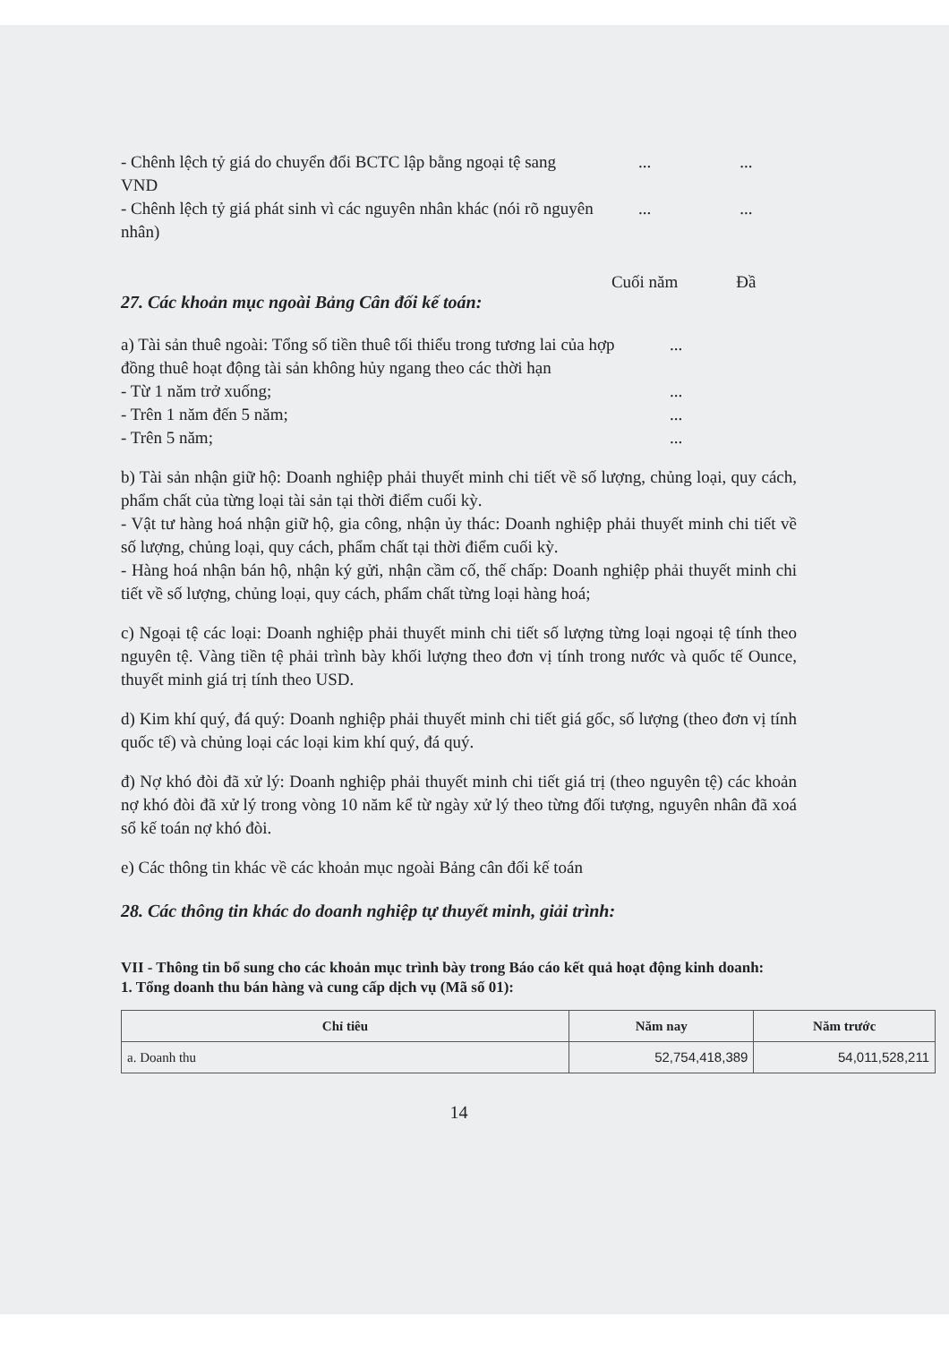- Chênh lệch tỷ giá do chuyển đổi BCTC lập bằng ngoại tệ sang VND
... ...
- Chênh lệch tỷ giá phát sinh vì các nguyên nhân khác (nói rõ nguyên nhân)
... ...
27. Các khoản mục ngoài Bảng Cân đối kế toán:
Cuối năm Đầ
a) Tài sản thuê ngoài: Tổng số tiền thuê tối thiểu trong tương lai của hợp đồng thuê hoạt động tài sản không hủy ngang theo các thời hạn
...
- Từ 1 năm trở xuống; ...
- Trên 1 năm đến 5 năm; ...
- Trên 5 năm; ...
b) Tài sản nhận giữ hộ: Doanh nghiệp phải thuyết minh chi tiết về số lượng, chủng loại, quy cách, phẩm chất của từng loại tài sản tại thời điểm cuối kỳ.
- Vật tư hàng hoá nhận giữ hộ, gia công, nhận ủy thác: Doanh nghiệp phải thuyết minh chi tiết về số lượng, chủng loại, quy cách, phẩm chất tại thời điểm cuối kỳ.
- Hàng hoá nhận bán hộ, nhận ký gửi, nhận cầm cố, thế chấp: Doanh nghiệp phải thuyết minh chi tiết về số lượng, chủng loại, quy cách, phẩm chất từng loại hàng hoá;
c) Ngoại tệ các loại: Doanh nghiệp phải thuyết minh chi tiết số lượng từng loại ngoại tệ tính theo nguyên tệ. Vàng tiền tệ phải trình bày khối lượng theo đơn vị tính trong nước và quốc tế Ounce, thuyết minh giá trị tính theo USD.
d) Kim khí quý, đá quý: Doanh nghiệp phải thuyết minh chi tiết giá gốc, số lượng (theo đơn vị tính quốc tế) và chủng loại các loại kim khí quý, đá quý.
đ) Nợ khó đòi đã xử lý: Doanh nghiệp phải thuyết minh chi tiết giá trị (theo nguyên tệ) các khoản nợ khó đòi đã xử lý trong vòng 10 năm kể từ ngày xử lý theo từng đối tượng, nguyên nhân đã xoá sổ kế toán nợ khó đòi.
e) Các thông tin khác về các khoản mục ngoài Bảng cân đối kế toán
28. Các thông tin khác do doanh nghiệp tự thuyết minh, giải trình:
VII - Thông tin bổ sung cho các khoản mục trình bày trong Báo cáo kết quả hoạt động kinh doanh:
1. Tổng doanh thu bán hàng và cung cấp dịch vụ (Mã số 01):
| Chỉ tiêu | Năm nay | Năm trước |
| --- | --- | --- |
| a. Doanh thu | 52,754,418,389 | 54,011,528,211 |
14